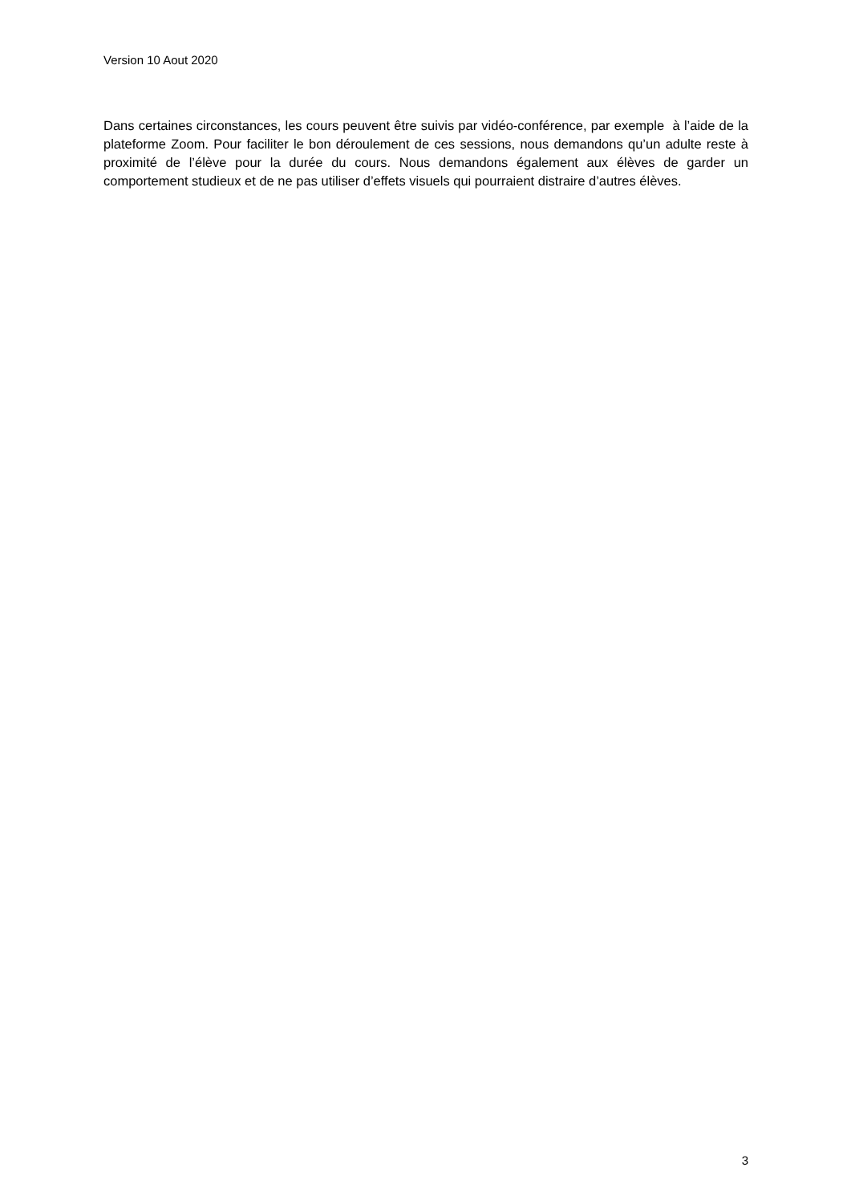Version 10 Aout 2020
Dans certaines circonstances, les cours peuvent être suivis par vidéo-conférence, par exemple à l’aide de la plateforme Zoom. Pour faciliter le bon déroulement de ces sessions, nous demandons qu’un adulte reste à proximité de l’élève pour la durée du cours. Nous demandons également aux élèves de garder un comportement studieux et de ne pas utiliser d’effets visuels qui pourraient distraire d’autres élèves.
3